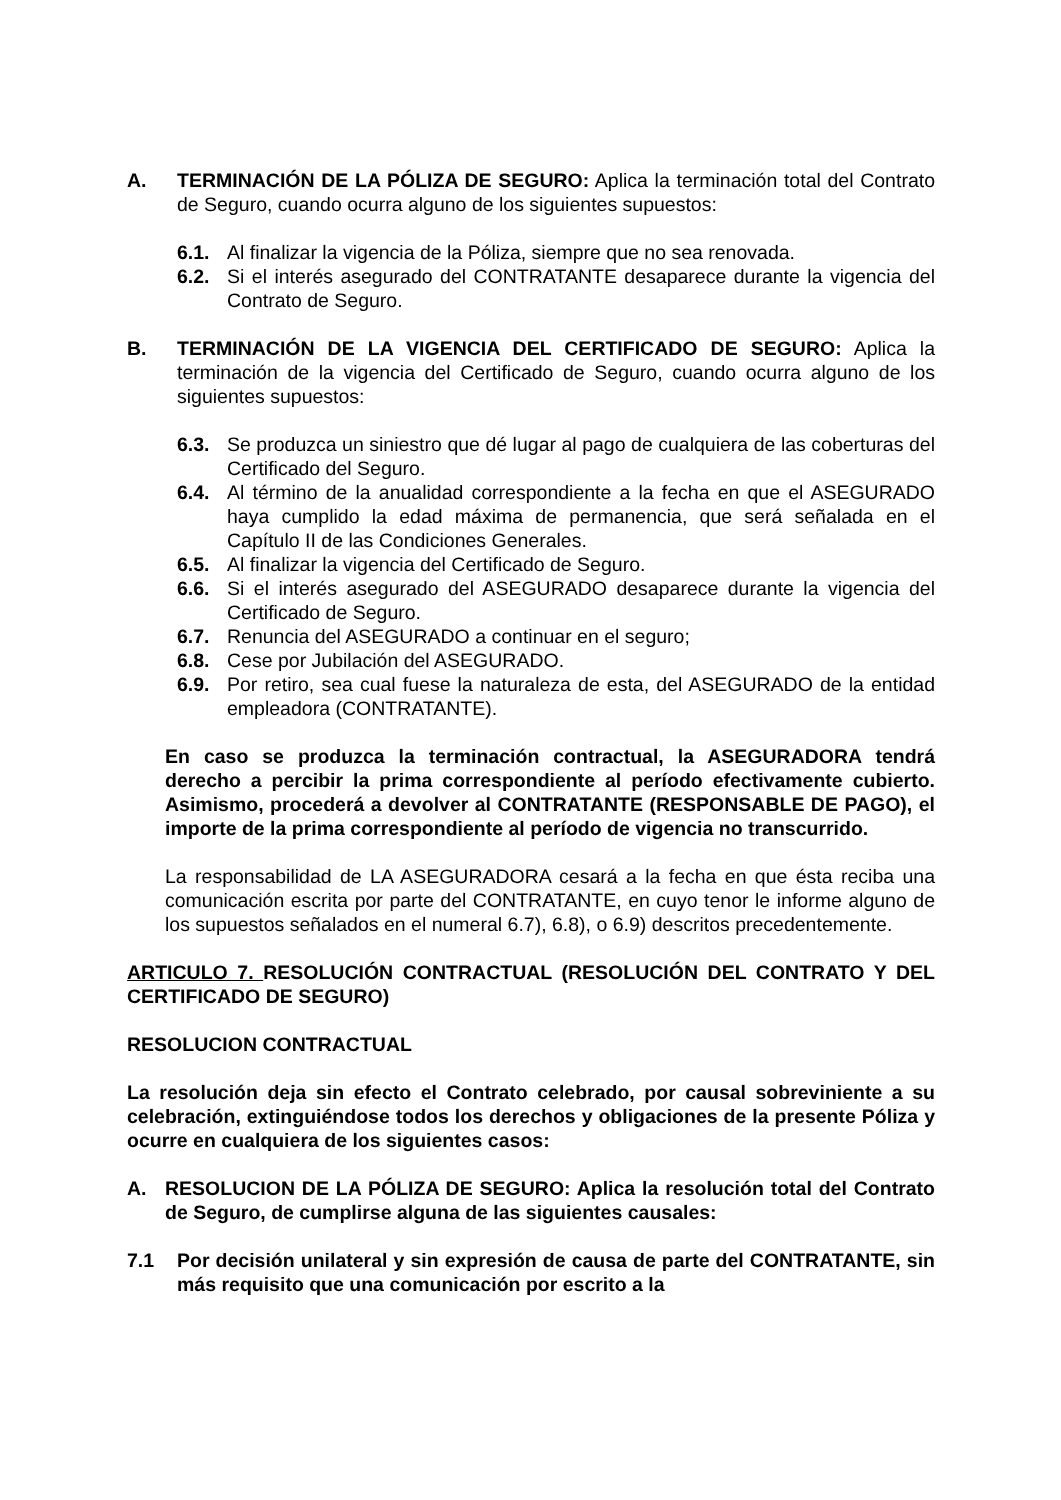A. TERMINACIÓN DE LA PÓLIZA DE SEGURO: Aplica la terminación total del Contrato de Seguro, cuando ocurra alguno de los siguientes supuestos:
6.1. Al finalizar la vigencia de la Póliza, siempre que no sea renovada.
6.2. Si el interés asegurado del CONTRATANTE desaparece durante la vigencia del Contrato de Seguro.
B. TERMINACIÓN DE LA VIGENCIA DEL CERTIFICADO DE SEGURO: Aplica la terminación de la vigencia del Certificado de Seguro, cuando ocurra alguno de los siguientes supuestos:
6.3. Se produzca un siniestro que dé lugar al pago de cualquiera de las coberturas del Certificado del Seguro.
6.4. Al término de la anualidad correspondiente a la fecha en que el ASEGURADO haya cumplido la edad máxima de permanencia, que será señalada en el Capítulo II de las Condiciones Generales.
6.5. Al finalizar la vigencia del Certificado de Seguro.
6.6. Si el interés asegurado del ASEGURADO desaparece durante la vigencia del Certificado de Seguro.
6.7. Renuncia del ASEGURADO a continuar en el seguro;
6.8. Cese por Jubilación del ASEGURADO.
6.9. Por retiro, sea cual fuese la naturaleza de esta, del ASEGURADO de la entidad empleadora (CONTRATANTE).
En caso se produzca la terminación contractual, la ASEGURADORA tendrá derecho a percibir la prima correspondiente al período efectivamente cubierto. Asimismo, procederá a devolver al CONTRATANTE (RESPONSABLE DE PAGO), el importe de la prima correspondiente al período de vigencia no transcurrido.
La responsabilidad de LA ASEGURADORA cesará a la fecha en que ésta reciba una comunicación escrita por parte del CONTRATANTE, en cuyo tenor le informe alguno de los supuestos señalados en el numeral 6.7), 6.8), o 6.9) descritos precedentemente.
ARTICULO 7. RESOLUCIÓN CONTRACTUAL (RESOLUCIÓN DEL CONTRATO Y DEL CERTIFICADO DE SEGURO)
RESOLUCION CONTRACTUAL
La resolución deja sin efecto el Contrato celebrado, por causal sobreviniente a su celebración, extinguiéndose todos los derechos y obligaciones de la presente Póliza y ocurre en cualquiera de los siguientes casos:
A. RESOLUCION DE LA PÓLIZA DE SEGURO: Aplica la resolución total del Contrato de Seguro, de cumplirse alguna de las siguientes causales:
7.1 Por decisión unilateral y sin expresión de causa de parte del CONTRATANTE, sin más requisito que una comunicación por escrito a la